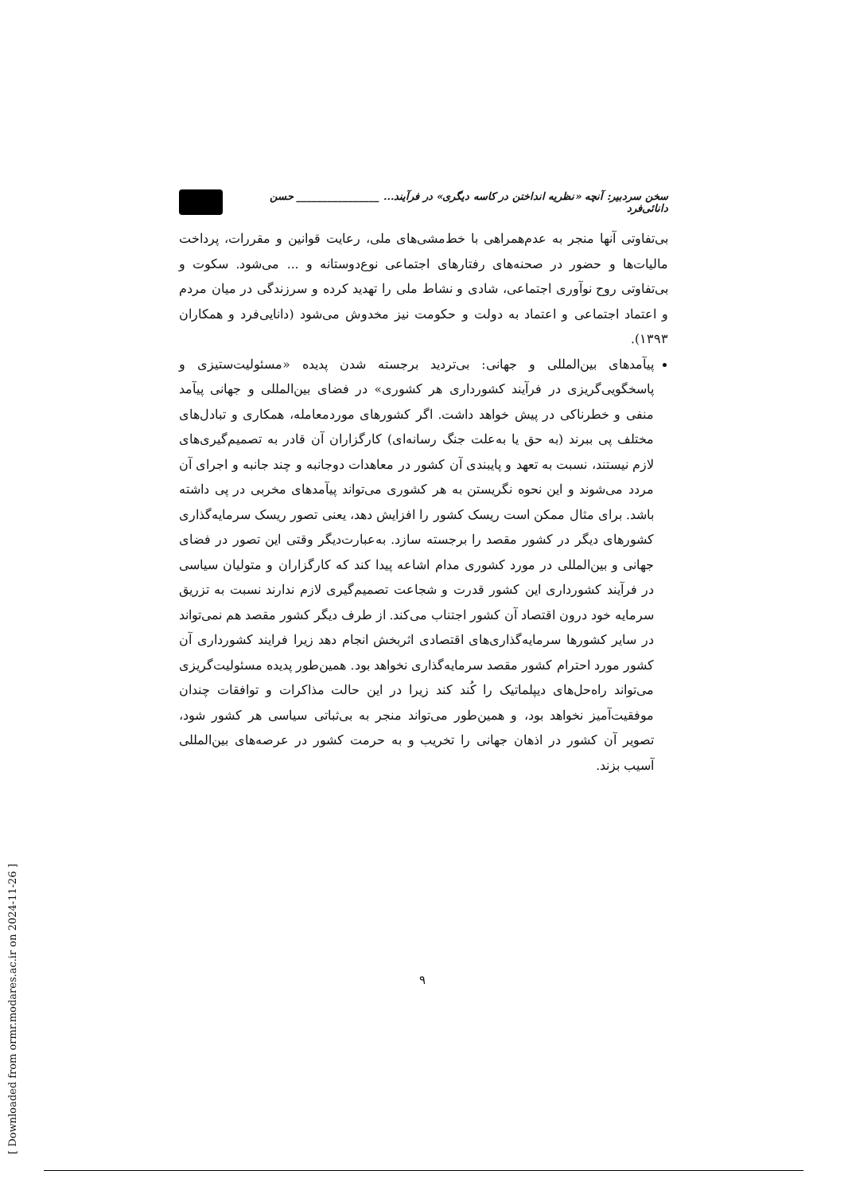سخن سردبیر: آنچه «نظریه انداختن در کاسه دیگری» در فرآیند... ________________ حسن دانائی‌فرد
بی‌تفاوتی آنها منجر به عدم‌همراهی با خط‌مشی‌های ملی، رعایت قوانین و مقررات، پرداخت مالیات‌ها و حضور در صحنه‌های رفتارهای اجتماعی نوع‌دوستانه و ... می‌شود. سکوت و بی‌تفاوتی روح نوآوری اجتماعی، شادی و نشاط ملی را تهدید کرده و سرزندگی در میان مردم و اعتماد اجتماعی و اعتماد به دولت و حکومت نیز مخدوش می‌شود (دانایی‌فرد و همکاران ۱۳۹۳).
پیآمدهای بین‌المللی و جهانی: بی‌تردید برجسته شدن پدیده «مسئولیت‌ستیزی و پاسخگویی‌گریزی در فرآیند کشورداری هر کشوری» در فضای بین‌المللی و جهانی پیآمد منفی و خطرناکی در پیش خواهد داشت. اگر کشورهای موردمعامله، همکاری و تبادل‌های مختلف پی ببرند (به حق یا به‌علت جنگ رسانه‌ای) کارگزاران آن قادر به تصمیم‌گیری‌های لازم نیستند، نسبت به تعهد و پایبندی آن کشور در معاهدات دوجانبه و چند جانبه و اجرای آن مردد می‌شوند و این نحوه نگریستن به هر کشوری می‌تواند پیآمدهای مخربی در پی داشته باشد. برای مثال ممکن است ریسک کشور را افزایش دهد، یعنی تصور ریسک سرمایه‌گذاری کشورهای دیگر در کشور مقصد را برجسته سازد. به‌عبارت‌دیگر وقتی این تصور در فضای جهانی و بین‌المللی در مورد کشوری مدام اشاعه پیدا کند که کارگزاران و متولیان سیاسی در فرآیند کشورداری این کشور قدرت و شجاعت تصمیم‌گیری لازم ندارند نسبت به تزریق سرمایه خود درون اقتصاد آن کشور اجتناب می‌کند. از طرف دیگر کشور مقصد هم نمی‌تواند در سایر کشورها سرمایه‌گذاری‌های اقتصادی اثربخش انجام دهد زیرا فرایند کشورداری آن کشور مورد احترام کشور مقصد سرمایه‌گذاری نخواهد بود. همین‌طور پدیده مسئولیت‌گریزی می‌تواند راه‌حل‌های دیپلماتیک را کُند کند زیرا در این حالت مذاکرات و توافقات چندان موفقیت‌آمیز نخواهد بود، و همین‌طور می‌تواند منجر به بی‌ثباتی سیاسی هر کشور شود، تصویر آن کشور در اذهان جهانی را تخریب و به حرمت کشور در عرصه‌های بین‌المللی آسیب بزند.
۹
[ Downloaded from ormr.modares.ac.ir on 2024-11-26 ]